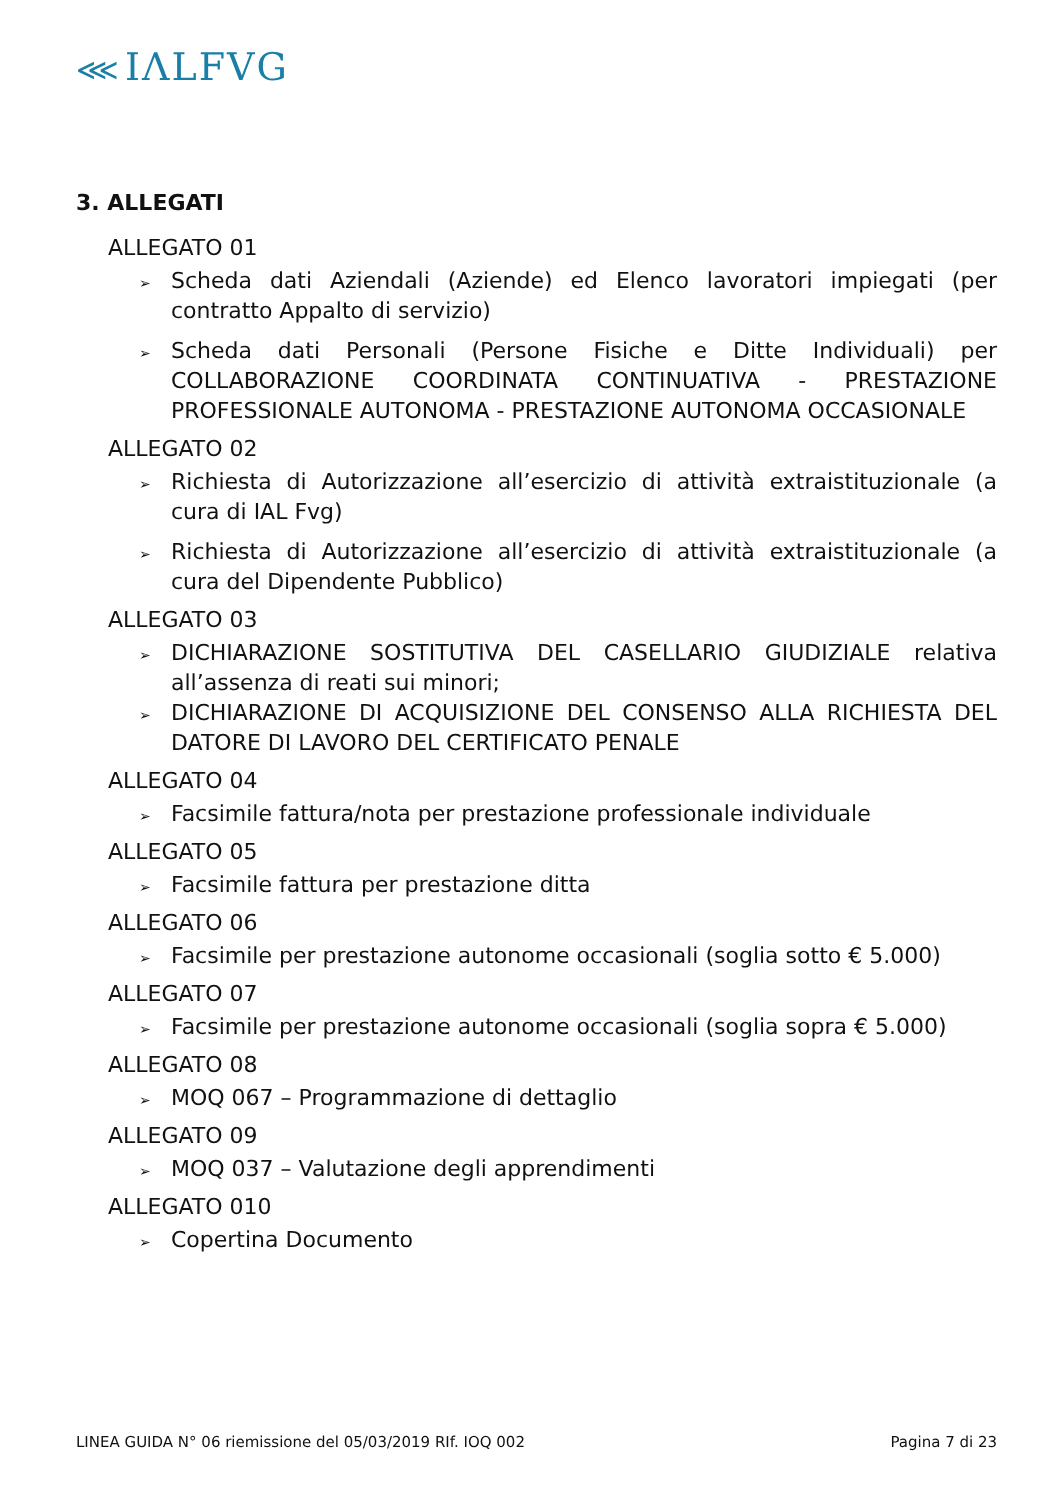⋘ IΛLFVG
3. ALLEGATI
ALLEGATO 01
➢ Scheda dati Aziendali (Aziende) ed Elenco lavoratori impiegati (per contratto Appalto di servizio)
➢ Scheda dati Personali (Persone Fisiche e Ditte Individuali) per COLLABORAZIONE COORDINATA CONTINUATIVA - PRESTAZIONE PROFESSIONALE AUTONOMA - PRESTAZIONE AUTONOMA OCCASIONALE
ALLEGATO 02
➢ Richiesta di Autorizzazione all’esercizio di attività extraistituzionale (a cura di IAL Fvg)
➢ Richiesta di Autorizzazione all’esercizio di attività extraistituzionale (a cura del Dipendente Pubblico)
ALLEGATO 03
➢ DICHIARAZIONE SOSTITUTIVA DEL CASELLARIO GIUDIZIALE relativa all’assenza di reati sui minori;
➢ DICHIARAZIONE DI ACQUISIZIONE DEL CONSENSO ALLA RICHIESTA DEL DATORE DI LAVORO DEL CERTIFICATO PENALE
ALLEGATO 04
➢ Facsimile fattura/nota per prestazione professionale individuale
ALLEGATO 05
➢ Facsimile fattura per prestazione ditta
ALLEGATO 06
➢ Facsimile per prestazione autonome occasionali (soglia sotto € 5.000)
ALLEGATO 07
➢ Facsimile per prestazione autonome occasionali (soglia sopra € 5.000)
ALLEGATO 08
➢ MOQ 067 – Programmazione di dettaglio
ALLEGATO 09
➢ MOQ 037 – Valutazione degli apprendimenti
ALLEGATO 010
➢ Copertina Documento
LINEA GUIDA N° 06 riemissione del 05/03/2019 RIf. IOQ 002 Pagina 7 di 23